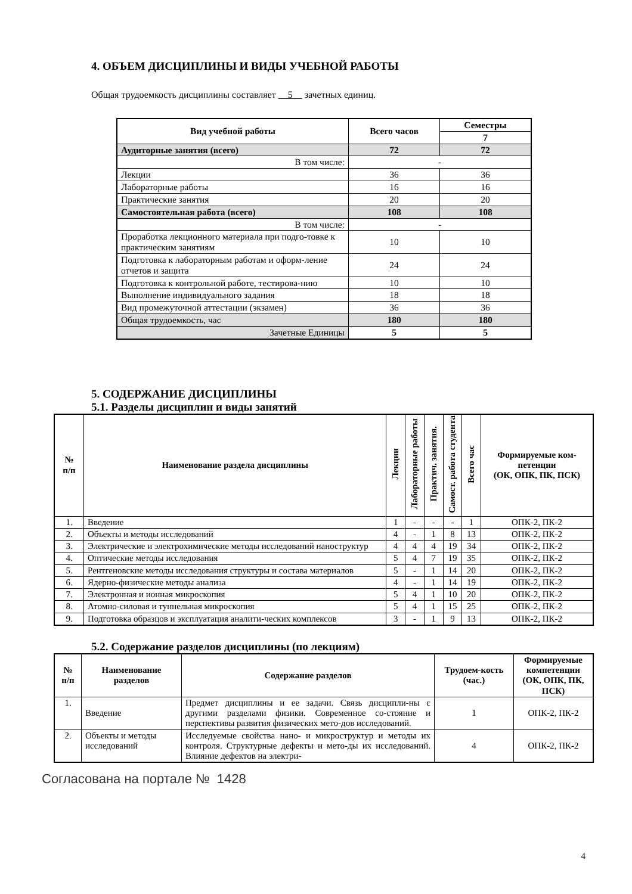4. ОБЪЕМ ДИСЦИПЛИНЫ И ВИДЫ УЧЕБНОЙ РАБОТЫ
Общая трудоемкость дисциплины составляет 5 зачетных единиц.
| Вид учебной работы | Всего часов | Семестры |
| --- | --- | --- |
| | | 7 |
| Аудиторные занятия (всего) | 72 | 72 |
| В том числе: | - | |
| Лекции | 36 | 36 |
| Лабораторные работы | 16 | 16 |
| Практические занятия | 20 | 20 |
| Самостоятельная работа (всего) | 108 | 108 |
| В том числе: | - | |
| Проработка лекционного материала при подго-товке к практическим занятиям | 10 | 10 |
| Подготовка к лабораторным работам и оформ-ление отчетов и защита | 24 | 24 |
| Подготовка к контрольной работе, тестирова-нию | 10 | 10 |
| Выполнение индивидуального задания | 18 | 18 |
| Вид промежуточной аттестации (экзамен) | 36 | 36 |
| Общая трудоемкость, час | 180 | 180 |
| Зачетные Единицы | 5 | 5 |
5. СОДЕРЖАНИЕ ДИСЦИПЛИНЫ
5.1. Разделы дисциплин и виды занятий
| № п/п | Наименование раздела дисциплины | Лекции | Лабораторные работы | Практич. занятия. | Самост. работа студента | Всего час | Формируемые ком-петенции (ОК, ОПК, ПК, ПСК) |
| --- | --- | --- | --- | --- | --- | --- | --- |
| 1. | Введение | 1 | - | - | - | 1 | ОПК-2, ПК-2 |
| 2. | Объекты и методы исследований | 4 | - | 1 | 8 | 13 | ОПК-2, ПК-2 |
| 3. | Электрические и электрохимические методы исследований наноструктур | 4 | 4 | 4 | 19 | 34 | ОПК-2, ПК-2 |
| 4. | Оптические методы исследования | 5 | 4 | 7 | 19 | 35 | ОПК-2, ПК-2 |
| 5. | Рентгеновские методы исследования структуры и состава материалов | 5 | - | 1 | 14 | 20 | ОПК-2, ПК-2 |
| 6. | Ядерно-физические методы анализа | 4 | - | 1 | 14 | 19 | ОПК-2, ПК-2 |
| 7. | Электронная и ионная микроскопия | 5 | 4 | 1 | 10 | 20 | ОПК-2, ПК-2 |
| 8. | Атомно-силовая и туннельная микроскопия | 5 | 4 | 1 | 15 | 25 | ОПК-2, ПК-2 |
| 9. | Подготовка образцов и эксплуатация аналити-ческих комплексов | 3 | - | 1 | 9 | 13 | ОПК-2, ПК-2 |
5.2. Содержание разделов дисциплины (по лекциям)
| № п/п | Наименование разделов | Содержание разделов | Трудоем-кость (час.) | Формируемые компетенции (ОК, ОПК, ПК, ПСК) |
| --- | --- | --- | --- | --- |
| 1. | Введение | Предмет дисциплины и ее задачи. Связь дисципли-ны с другими разделами физики. Современное со-стояние и перспективы развития физических мето-дов исследований. | 1 | ОПК-2, ПК-2 |
| 2. | Объекты и методы исследований | Исследуемые свойства нано- и микроструктур и методы их контроля. Структурные дефекты и мето-ды их исследований. Влияние дефектов на электри- | 4 | ОПК-2, ПК-2 |
4
Согласована на портале № 1428